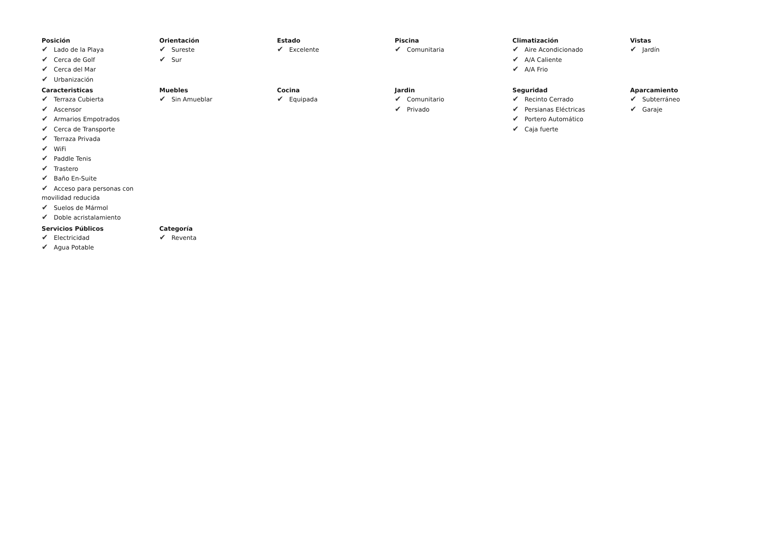Posición
✔ Lado de la Playa
✔ Cerca de Golf
✔ Cerca del Mar
✔ Urbanización
Orientación
✔ Sureste
✔ Sur
Estado
✔ Excelente
Piscina
✔ Comunitaria
Climatización
✔ Aire Acondicionado
✔ A/A Caliente
✔ A/A Frio
Vistas
✔ Jardín
Caracteristicas
✔ Terraza Cubierta
✔ Ascensor
✔ Armarios Empotrados
✔ Cerca de Transporte
✔ Terraza Privada
✔ WiFi
✔ Paddle Tenis
✔ Trastero
✔ Baño En-Suite
✔ Acceso para personas con movilidad reducida
✔ Suelos de Mármol
✔ Doble acristalamiento
Muebles
✔ Sin Amueblar
Cocina
✔ Equipada
Jardin
✔ Comunitario
✔ Privado
Seguridad
✔ Recinto Cerrado
✔ Persianas Eléctricas
✔ Portero Automático
✔ Caja fuerte
Aparcamiento
✔ Subterráneo
✔ Garaje
Servicios Públicos
✔ Electricidad
✔ Agua Potable
Categoría
✔ Reventa